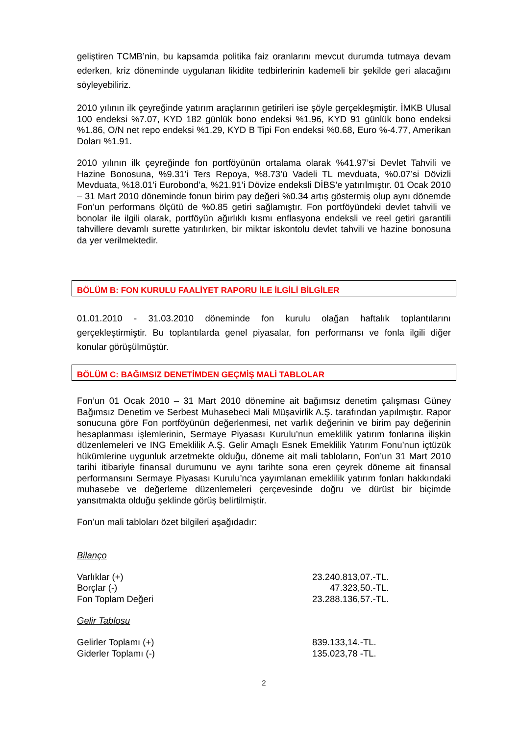geliştiren TCMB’nin, bu kapsamda politika faiz oranlarını mevcut durumda tutmaya devam ederken, kriz döneminde uygulanan likidite tedbirlerinin kademeli bir şekilde geri alacağını söyleyebiliriz.
2010 yılının ilk çeyreğinde yatırım araçlarının getirileri ise şöyle gerçekleşmiştir. İMKB Ulusal 100 endeksi %7.07, KYD 182 günlük bono endeksi %1.96, KYD 91 günlük bono endeksi %1.86, O/N net repo endeksi %1.29, KYD B Tipi Fon endeksi %0.68, Euro %-4.77, Amerikan Doları %1.91.
2010 yılının ilk çeyreğinde fon portföyünün ortalama olarak %41.97’si Devlet Tahvili ve Hazine Bonosuna, %9.31’i Ters Repoya, %8.73’ü Vadeli TL mevduata, %0.07’si Dövizli Mevduata, %18.01’i Eurobond’a, %21.91’i Dövize endeksli DİBS’e yatırılmıştır. 01 Ocak 2010 – 31 Mart 2010 döneminde fonun birim pay değeri %0.34 artış göstermiş olup aynı dönemde Fon’un performans ölçütü de %0.85 getiri sağlamıştır. Fon portföyündeki devlet tahvili ve bonolar ile ilgili olarak, portföyün ağırlıklı kısmı enflasyona endeksli ve reel getiri garantili tahvillere devamlı surette yatırılırken, bir miktar iskontolu devlet tahvili ve hazine bonosuna da yer verilmektedir.
BÖLÜM B: FON KURULU FAALİYET RAPORU İLE İLGİLİ BİLGİLER
01.01.2010 - 31.03.2010 döneminde fon kurulu olağan haftalık toplantılarını gerçekleştirmiştir. Bu toplantılarda genel piyasalar, fon performansı ve fonla ilgili diğer konular görüşülmüştür.
BÖLÜM C: BAĞIMSIZ DENETİMDEN GEÇMİŞ MALİ TABLOLAR
Fon’un 01 Ocak 2010 – 31 Mart 2010 dönemine ait bağımsız denetim çalışması Güney Bağımsız Denetim ve Serbest Muhasebeci Mali Müşavirlik A.Ş. tarafından yapılmıştır. Rapor sonucuna göre Fon portföyünün değerlenmesi, net varlık değerinin ve birim pay değerinin hesaplanması işlemlerinin, Sermaye Piyasası Kurulu’nun emeklilik yatırım fonlarına ilişkin düzenlemeleri ve ING Emeklilik A.Ş. Gelir Amaçlı Esnek Emeklilik Yatırım Fonu’nun içtüzük hükümlerine uygunluk arzetmekte olduğu, döneme ait mali tabloların, Fon’un 31 Mart 2010 tarihi itibariyle finansal durumunu ve aynı tarihte sona eren çeyrek döneme ait finansal performansını Sermaye Piyasası Kurulu’nca yayımlanan emeklilik yatırım fonları hakkındaki muhasebe ve değerleme düzenlemeleri çerçevesinde doğru ve dürüst bir biçimde yansıtmakta olduğu şeklinde görüş belirtilmiştir.
Fon’un mali tabloları özet bilgileri aşağıdadır:
Bilanço
| Varlıklar (+) | 23.240.813,07.-TL. |
| Borçlar (-) | 47.323,50.-TL. |
| Fon Toplam Değeri | 23.288.136,57.-TL. |
Gelir Tablosu
| Gelirler Toplamı (+) | 839.133,14.-TL. |
| Giderler Toplamı (-) | 135.023,78 -TL. |
2